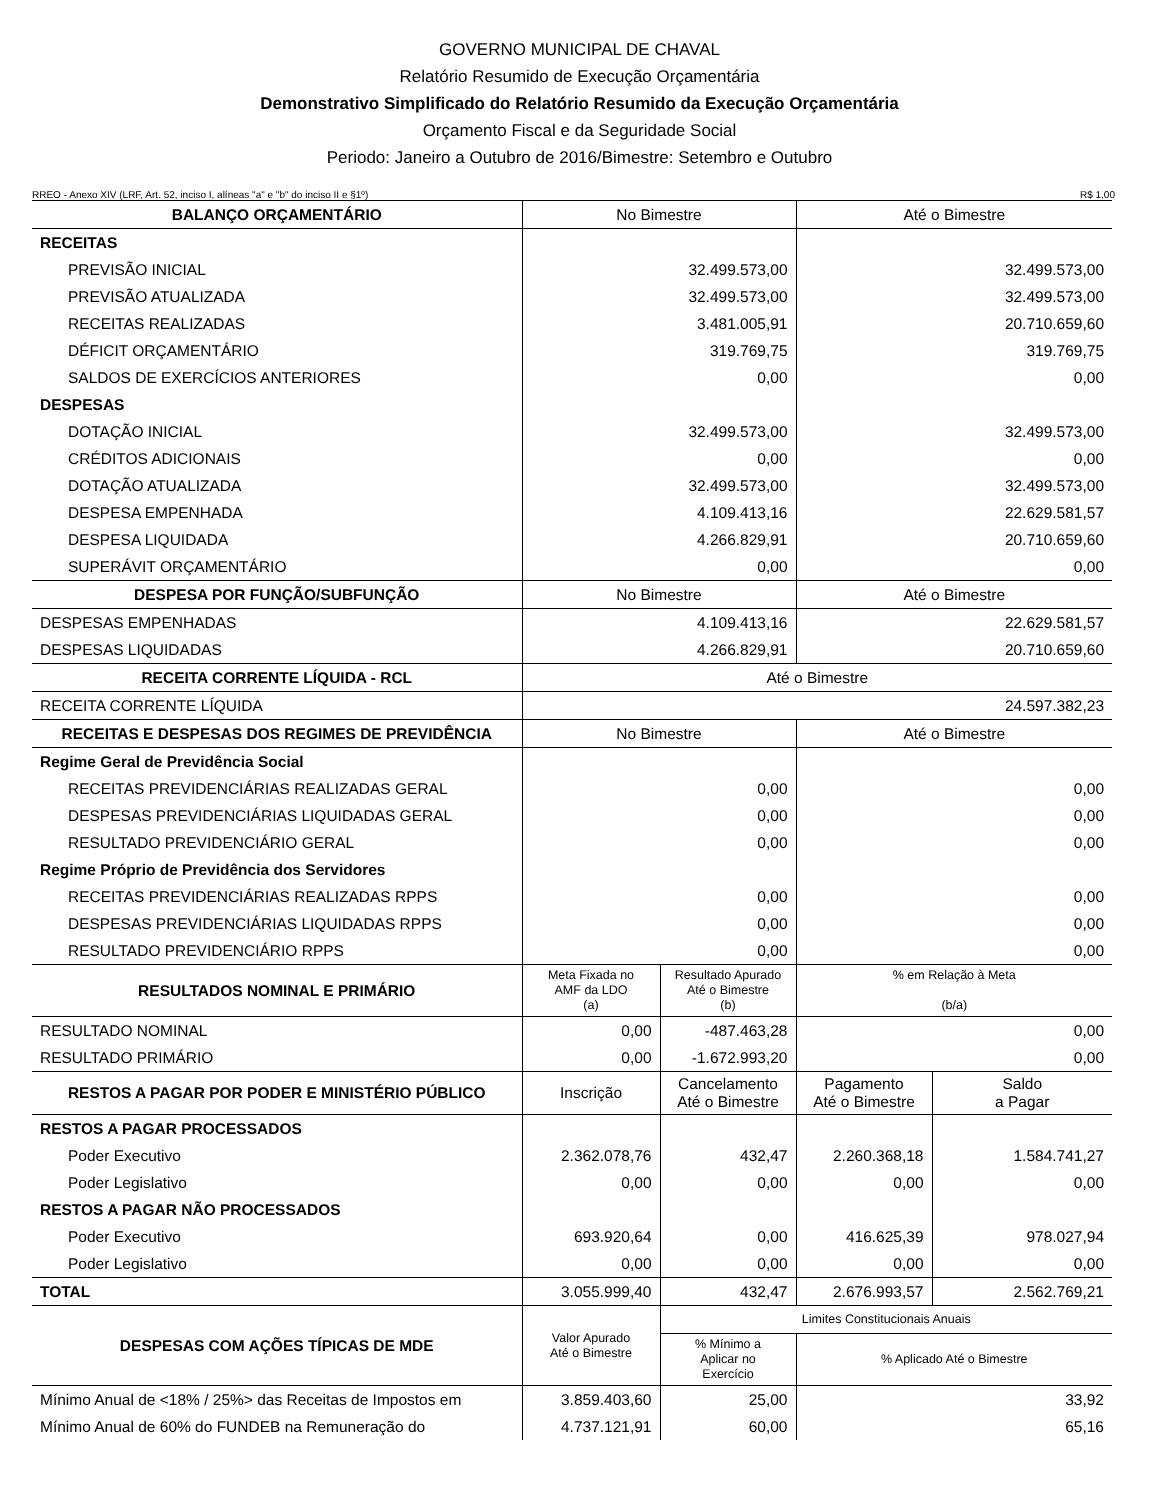GOVERNO MUNICIPAL DE CHAVAL
Relatório Resumido de Execução Orçamentária
Demonstrativo Simplificado do Relatório Resumido da Execução Orçamentária
Orçamento Fiscal e da Seguridade Social
Periodo: Janeiro a Outubro de 2016/Bimestre: Setembro e Outubro
RREO - Anexo XIV (LRF, Art. 52, inciso I, alíneas "a" e "b" do inciso II e §1º) R$ 1,00
| BALANÇO ORÇAMENTÁRIO | No Bimestre | | Até o Bimestre | |
| --- | --- | --- | --- | --- |
| RECEITAS | | | | |
| PREVISÃO INICIAL | 32.499.573,00 | | 32.499.573,00 | |
| PREVISÃO ATUALIZADA | 32.499.573,00 | | 32.499.573,00 | |
| RECEITAS REALIZADAS | 3.481.005,91 | | 20.710.659,60 | |
| DÉFICIT ORÇAMENTÁRIO | 319.769,75 | | 319.769,75 | |
| SALDOS DE EXERCÍCIOS ANTERIORES | 0,00 | | 0,00 | |
| DESPESAS | | | | |
| DOTAÇÃO INICIAL | 32.499.573,00 | | 32.499.573,00 | |
| CRÉDITOS ADICIONAIS | 0,00 | | 0,00 | |
| DOTAÇÃO ATUALIZADA | 32.499.573,00 | | 32.499.573,00 | |
| DESPESA EMPENHADA | 4.109.413,16 | | 22.629.581,57 | |
| DESPESA LIQUIDADA | 4.266.829,91 | | 20.710.659,60 | |
| SUPERÁVIT ORÇAMENTÁRIO | 0,00 | | 0,00 | |
| DESPESA POR FUNÇÃO/SUBFUNÇÃO | No Bimestre | | Até o Bimestre | |
| DESPESAS EMPENHADAS | 4.109.413,16 | | 22.629.581,57 | |
| DESPESAS LIQUIDADAS | 4.266.829,91 | | 20.710.659,60 | |
| RECEITA CORRENTE LÍQUIDA - RCL | Até o Bimestre | | | |
| RECEITA CORRENTE LÍQUIDA | 24.597.382,23 | | | |
| RECEITAS E DESPESAS DOS REGIMES DE PREVIDÊNCIA | No Bimestre | | Até o Bimestre | |
| Regime Geral de Previdência Social | | | | |
| RECEITAS PREVIDENCIÁRIAS REALIZADAS GERAL | 0,00 | | 0,00 | |
| DESPESAS PREVIDENCIÁRIAS LIQUIDADAS GERAL | 0,00 | | 0,00 | |
| RESULTADO PREVIDENCIÁRIO GERAL | 0,00 | | 0,00 | |
| Regime Próprio de Previdência dos Servidores | | | | |
| RECEITAS PREVIDENCIÁRIAS REALIZADAS RPPS | 0,00 | | 0,00 | |
| DESPESAS PREVIDENCIÁRIAS LIQUIDADAS RPPS | 0,00 | | 0,00 | |
| RESULTADO PREVIDENCIÁRIO RPPS | 0,00 | | 0,00 | |
| RESULTADOS NOMINAL E PRIMÁRIO | Meta Fixada no AMF da LDO (a) | Resultado Apurado Até o Bimestre (b) | % em Relação à Meta (b/a) | |
| RESULTADO NOMINAL | 0,00 | -487.463,28 | 0,00 | |
| RESULTADO PRIMÁRIO | 0,00 | -1.672.993,20 | 0,00 | |
| RESTOS A PAGAR POR PODER E MINISTÉRIO PÚBLICO | Inscrição | Cancelamento Até o Bimestre | Pagamento Até o Bimestre | Saldo a Pagar |
| RESTOS A PAGAR PROCESSADOS | | | | |
| Poder Executivo | 2.362.078,76 | 432,47 | 2.260.368,18 | 1.584.741,27 |
| Poder Legislativo | 0,00 | 0,00 | 0,00 | 0,00 |
| RESTOS A PAGAR NÃO PROCESSADOS | | | | |
| Poder Executivo | 693.920,64 | 0,00 | 416.625,39 | 978.027,94 |
| Poder Legislativo | 0,00 | 0,00 | 0,00 | 0,00 |
| TOTAL | 3.055.999,40 | 432,47 | 2.676.993,57 | 2.562.769,21 |
| DESPESAS COM AÇÕES TÍPICAS DE MDE | Valor Apurado Até o Bimestre | Limites Constitucionais Anuais | | |
| | | % Mínimo a Aplicar no Exercício | % Aplicado Até o Bimestre | |
| Mínimo Anual de <18% / 25%> das Receitas de Impostos em | 3.859.403,60 | 25,00 | 33,92 | |
| Mínimo Anual de 60% do FUNDEB na Remuneração do | 4.737.121,91 | 60,00 | 65,16 | |